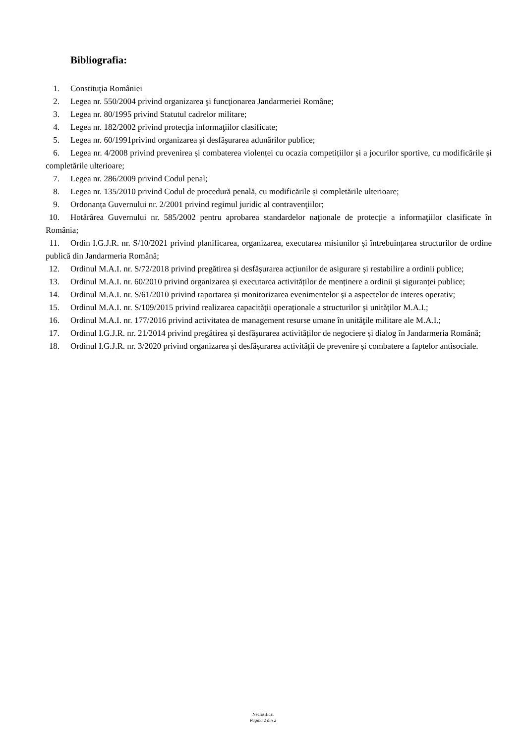Bibliografia:
1. Constituţia României
2. Legea nr. 550/2004 privind organizarea şi funcţionarea Jandarmeriei Române;
3. Legea nr. 80/1995 privind Statutul cadrelor militare;
4. Legea nr. 182/2002 privind protecţia informaţiilor clasificate;
5. Legea nr. 60/1991privind organizarea și desfășurarea adunărilor publice;
6. Legea nr. 4/2008 privind prevenirea și combaterea violenței cu ocazia competițiilor și a jocurilor sportive, cu modificările și completările ulterioare;
7. Legea nr. 286/2009 privind Codul penal;
8. Legea nr. 135/2010 privind Codul de procedură penală, cu modificările și completările ulterioare;
9. Ordonanța Guvernului nr. 2/2001 privind regimul juridic al contravenţiilor;
10. Hotărârea Guvernului nr. 585/2002 pentru aprobarea standardelor naţionale de protecţie a informaţiilor clasificate în România;
11. Ordin I.G.J.R. nr. S/10/2021 privind planificarea, organizarea, executarea misiunilor și întrebuințarea structurilor de ordine publică din Jandarmeria Română;
12. Ordinul M.A.I. nr. S/72/2018 privind pregătirea și desfășurarea acțiunilor de asigurare și restabilire a ordinii publice;
13. Ordinul M.A.I. nr. 60/2010 privind organizarea și executarea activităților de menținere a ordinii și siguranței publice;
14. Ordinul M.A.I. nr. S/61/2010 privind raportarea și monitorizarea evenimentelor și a aspectelor de interes operativ;
15. Ordinul M.A.I. nr. S/109/2015 privind realizarea capacităţii operaţionale a structurilor şi unităţilor M.A.I.;
16. Ordinul M.A.I. nr. 177/2016 privind activitatea de management resurse umane în unităţile militare ale M.A.I.;
17. Ordinul I.G.J.R. nr. 21/2014 privind pregătirea și desfășurarea activităților de negociere și dialog în Jandarmeria Română;
18. Ordinul I.G.J.R. nr. 3/2020 privind organizarea și desfășurarea activității de prevenire și combatere a faptelor antisociale.
Neclasificat
Pagina 2 din 2